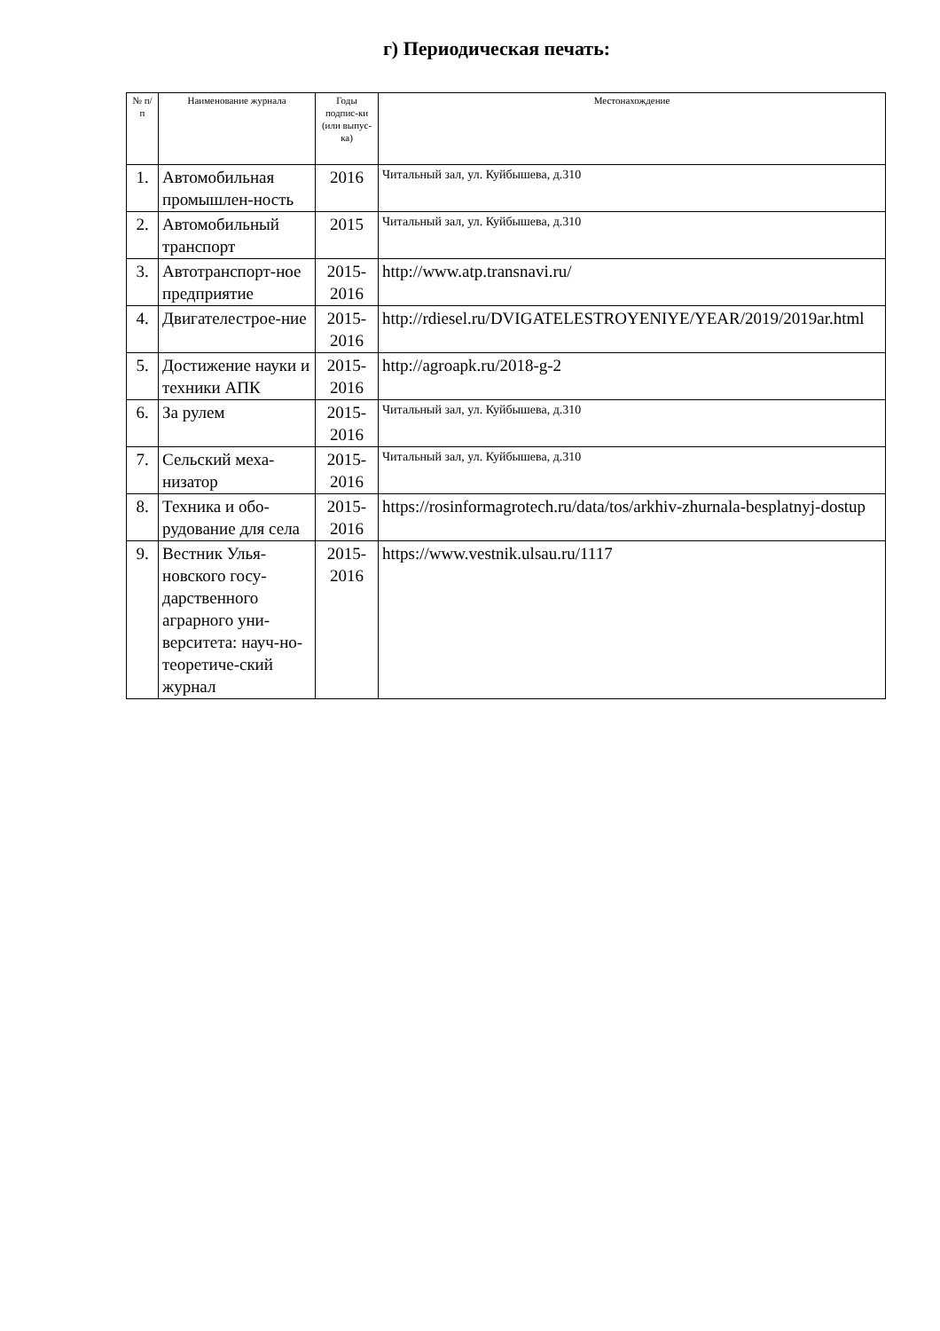г) Периодическая печать:
| № п/ п | Наименование журнала | Годы подпис-ки (или выпус-ка) | Местонахождение |
| --- | --- | --- | --- |
| 1. | Автомобильная промышлен-ность | 2016 | Читальный зал, ул. Куйбышева, д.310 |
| 2. | Автомобильный транспорт | 2015 | Читальный зал, ул. Куйбышева, д.310 |
| 3. | Автотранспорт-ное предприятие | 2015-2016 | http://www.atp.transnavi.ru/ |
| 4. | Двигателестрое-ние | 2015-2016 | http://rdiesel.ru/DVIGATELESTROYENIYE/YEAR/2019/2019ar.html |
| 5. | Достижение науки и техники АПК | 2015-2016 | http://agroapk.ru/2018-g-2 |
| 6. | За рулем | 2015-2016 | Читальный зал, ул. Куйбышева, д.310 |
| 7. | Сельский меха-низатор | 2015-2016 | Читальный зал, ул. Куйбышева, д.310 |
| 8. | Техника и обо-рудование для села | 2015-2016 | https://rosinformagrotech.ru/data/tos/arkhiv-zhurnala-besplatnyj-dostup |
| 9. | Вестник Улья-новского госу-дарственного аграрного уни-верситета: науч-но- теоретиче-ский журнал | 2015-2016 | https://www.vestnik.ulsau.ru/1117 |